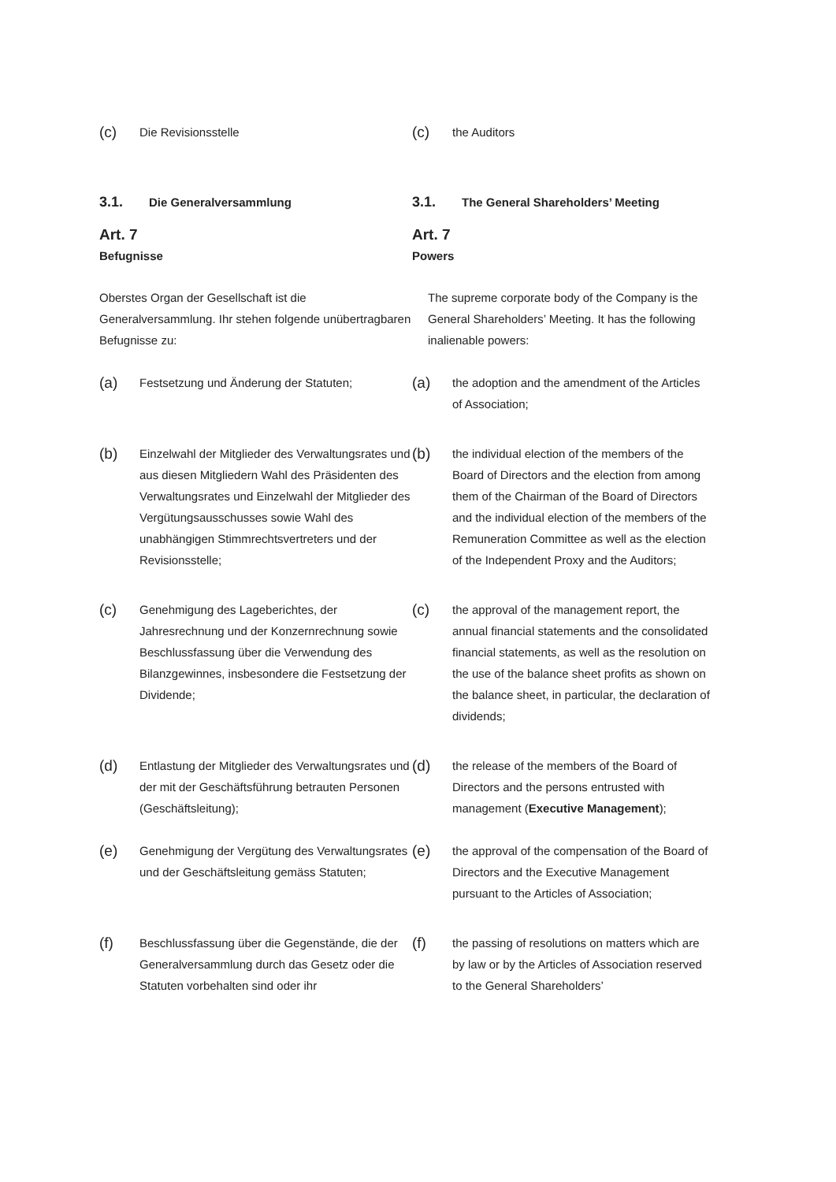(c) Die Revisionsstelle
(c) the Auditors
3.1. Die Generalversammlung
3.1. The General Shareholders’ Meeting
Art. 7
Befugnisse
Art. 7
Powers
Oberstes Organ der Gesellschaft ist die Generalversammlung. Ihr stehen folgende unübertragbaren Befugnisse zu:
The supreme corporate body of the Company is the General Shareholders’ Meeting. It has the following inalienable powers:
(a) Festsetzung und Änderung der Statuten;
(a) the adoption and the amendment of the Articles of Association;
(b) Einzelwahl der Mitglieder des Verwaltungsrates und aus diesen Mitgliedern Wahl des Präsidenten des Verwaltungsrates und Einzelwahl der Mitglieder des Vergütungsausschusses sowie Wahl des unabhängigen Stimmrechtsvertreters und der Revisionsstelle;
(b) the individual election of the members of the Board of Directors and the election from among them of the Chairman of the Board of Directors and the individual election of the members of the Remuneration Committee as well as the election of the Independent Proxy and the Auditors;
(c) Genehmigung des Lageberichtes, der Jahresrechnung und der Konzernrechnung sowie Beschlussfassung über die Verwendung des Bilanzgewinnes, insbesondere die Festsetzung der Dividende;
(c) the approval of the management report, the annual financial statements and the consolidated financial statements, as well as the resolution on the use of the balance sheet profits as shown on the balance sheet, in particular, the declaration of dividends;
(d) Entlastung der Mitglieder des Verwaltungsrates und der mit der Geschäftsführung betrauten Personen (Geschäftsleitung);
(d) the release of the members of the Board of Directors and the persons entrusted with management (Executive Management);
(e) Genehmigung der Vergütung des Verwaltungsrates und der Geschäftsleitung gemäss Statuten;
(e) the approval of the compensation of the Board of Directors and the Executive Management pursuant to the Articles of Association;
(f) Beschlussfassung über die Gegenstände, die der Generalversammlung durch das Gesetz oder die Statuten vorbehalten sind oder ihr
(f) the passing of resolutions on matters which are by law or by the Articles of Association reserved to the General Shareholders’